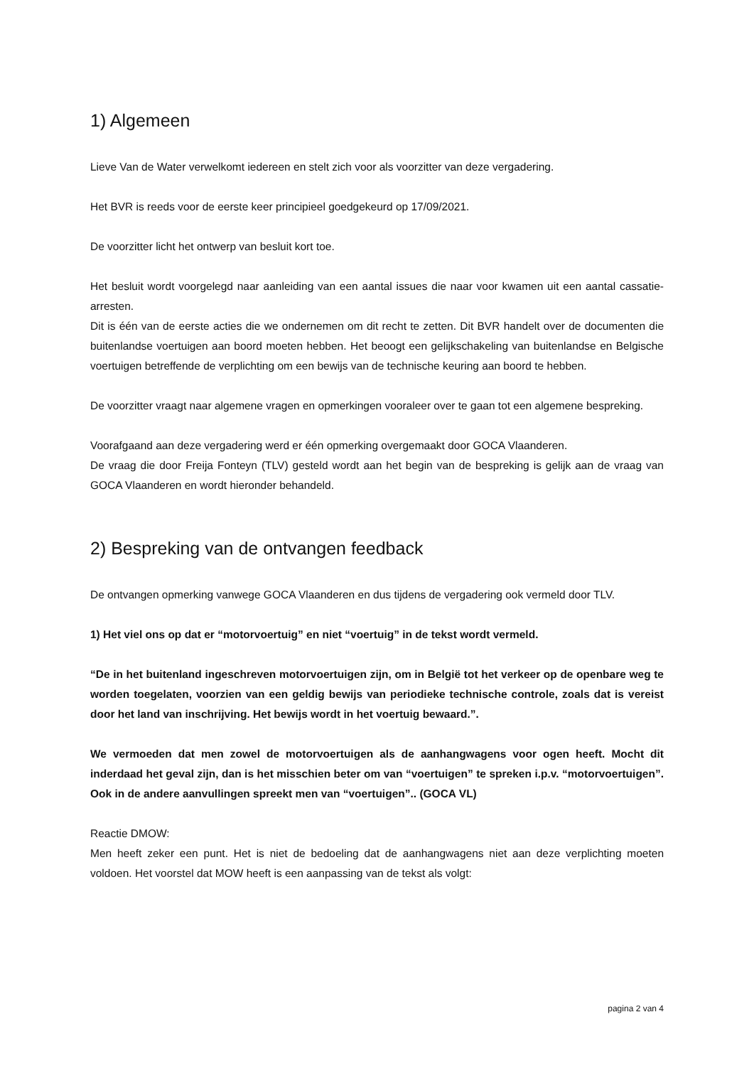1) Algemeen
Lieve Van de Water verwelkomt iedereen en stelt zich voor als voorzitter van deze vergadering.
Het BVR is reeds voor de eerste keer principieel goedgekeurd op 17/09/2021.
De voorzitter licht het ontwerp van besluit kort toe.
Het besluit wordt voorgelegd naar aanleiding van een aantal issues die naar voor kwamen uit een aantal cassatie-arresten.
Dit is één van de eerste acties die we ondernemen om dit recht te zetten. Dit BVR handelt over de documenten die buitenlandse voertuigen aan boord moeten hebben. Het beoogt een gelijkschakeling van buitenlandse en Belgische voertuigen betreffende de verplichting om een bewijs van de technische keuring aan boord te hebben.
De voorzitter vraagt naar algemene vragen en opmerkingen vooraleer over te gaan tot een algemene bespreking.
Voorafgaand aan deze vergadering werd er één opmerking overgemaakt door GOCA Vlaanderen.
De vraag die door Freija Fonteyn (TLV) gesteld wordt aan het begin van de bespreking is gelijk aan de vraag van GOCA Vlaanderen en wordt hieronder behandeld.
2) Bespreking van de ontvangen feedback
De ontvangen opmerking vanwege GOCA Vlaanderen en dus tijdens de vergadering ook vermeld door TLV.
1) Het viel ons op dat er “motorvoertuig” en niet “voertuig” in de tekst wordt vermeld.
“De in het buitenland ingeschreven motorvoertuigen zijn, om in België tot het verkeer op de openbare weg te worden toegelaten, voorzien van een geldig bewijs van periodieke technische controle, zoals dat is vereist door het land van inschrijving. Het bewijs wordt in het voertuig bewaard.”.
We vermoeden dat men zowel de motorvoertuigen als de aanhangwagens voor ogen heeft. Mocht dit inderdaad het geval zijn, dan is het misschien beter om van “voertuigen” te spreken i.p.v. “motorvoertuigen”. Ook in de andere aanvullingen spreekt men van “voertuigen”.. (GOCA VL)
Reactie DMOW:
Men heeft zeker een punt. Het is niet de bedoeling dat de aanhangwagens niet aan deze verplichting moeten voldoen. Het voorstel dat MOW heeft is een aanpassing van de tekst als volgt:
pagina 2 van 4